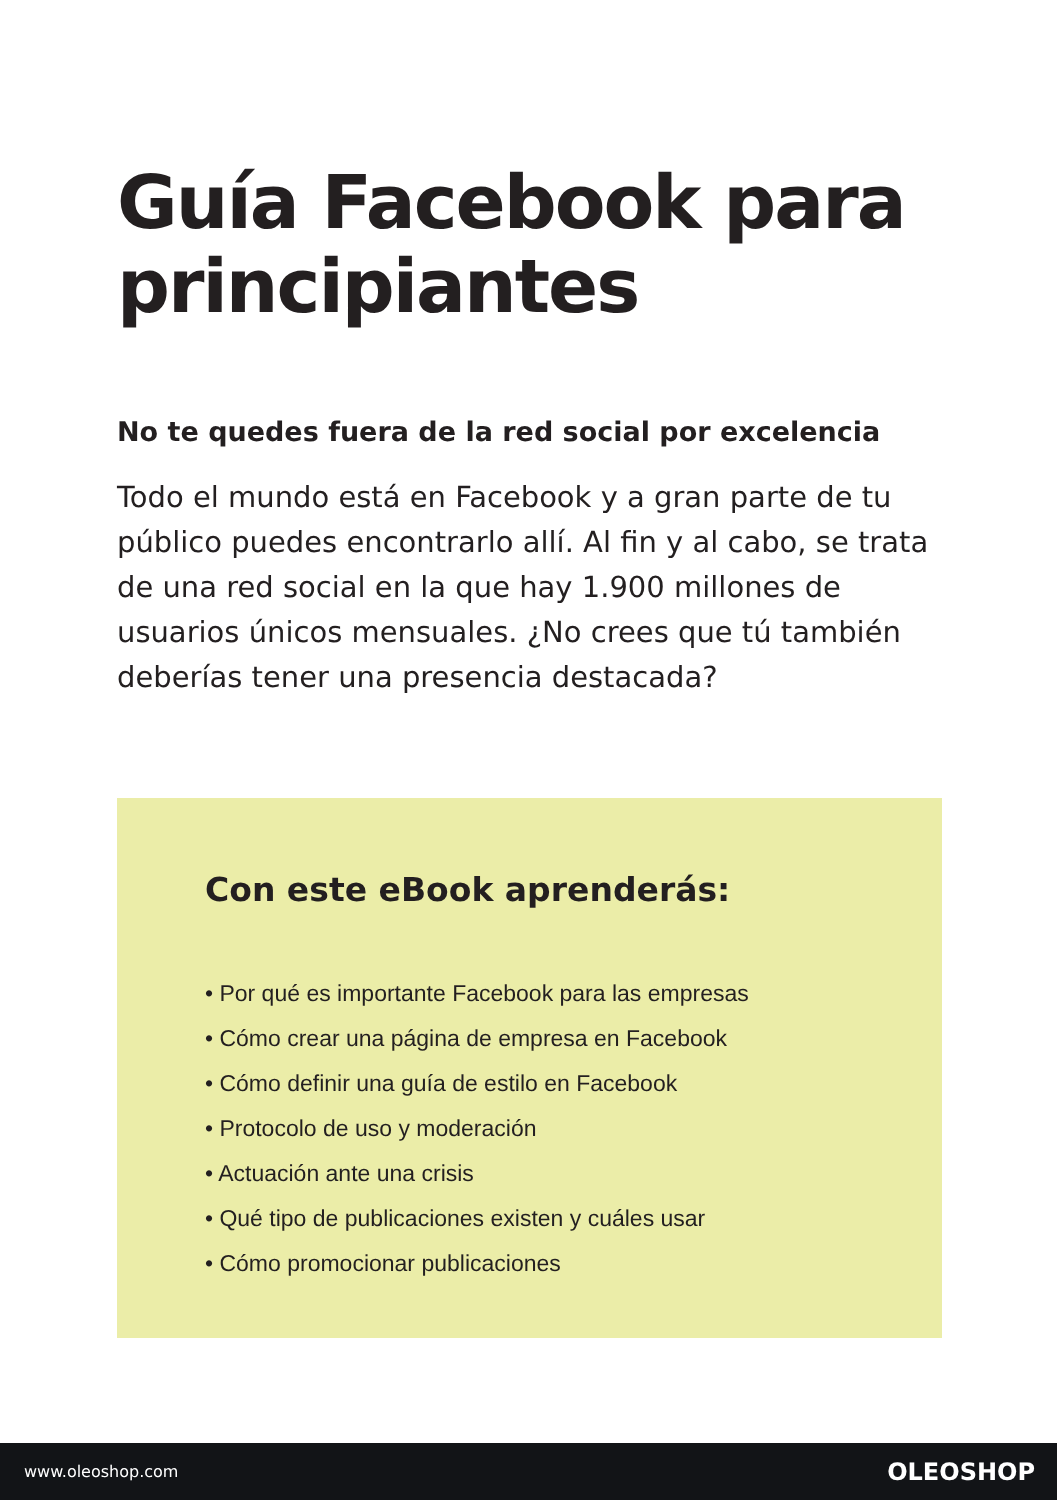Guía Facebook para principiantes
No te quedes fuera de la red social por excelencia
Todo el mundo está en Facebook y a gran parte de tu público puedes encontrarlo allí. Al fin y al cabo, se trata de una red social en la que hay 1.900 millones de usuarios únicos mensuales. ¿No crees que tú también deberías tener una presencia destacada?
Con este eBook aprenderás:
• Por qué es importante Facebook para las empresas
• Cómo crear una página de empresa en Facebook
• Cómo definir una guía de estilo en Facebook
• Protocolo de uso y moderación
• Actuación ante una crisis
• Qué tipo de publicaciones existen y cuáles usar
• Cómo promocionar publicaciones
www.oleoshop.com OLEOSHOP